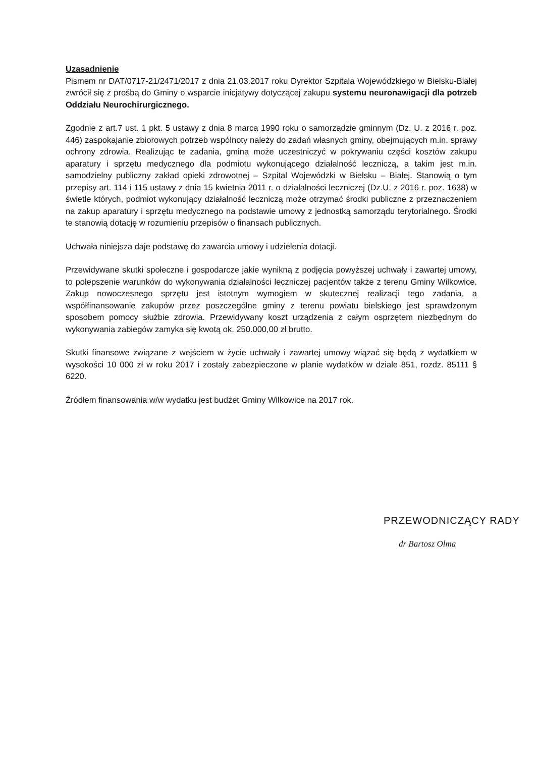Uzasadnienie
Pismem nr DAT/0717-21/2471/2017 z dnia 21.03.2017 roku Dyrektor Szpitala Wojewódzkiego w Bielsku-Białej zwrócił się z prośbą do Gminy o wsparcie inicjatywy dotyczącej zakupu systemu neuronawigacji dla potrzeb Oddziału Neurochirurgicznego.
Zgodnie z art.7 ust. 1 pkt. 5 ustawy z dnia 8 marca 1990 roku o samorządzie gminnym (Dz. U. z 2016 r. poz. 446) zaspokajanie zbiorowych potrzeb wspólnoty należy do zadań własnych gminy, obejmujących m.in. sprawy ochrony zdrowia. Realizując te zadania, gmina może uczestniczyć w pokrywaniu części kosztów zakupu aparatury i sprzętu medycznego dla podmiotu wykonującego działalność leczniczą, a takim jest m.in. samodzielny publiczny zakład opieki zdrowotnej – Szpital Wojewódzki w Bielsku – Białej. Stanowią o tym przepisy art. 114 i 115 ustawy z dnia 15 kwietnia 2011 r. o działalności leczniczej (Dz.U. z 2016 r. poz. 1638) w świetle których, podmiot wykonujący działalność leczniczą może otrzymać środki publiczne z przeznaczeniem na zakup aparatury i sprzętu medycznego na podstawie umowy z jednostką samorządu terytorialnego. Środki te stanowią dotację w rozumieniu przepisów o finansach publicznych.
Uchwała niniejsza daje podstawę do zawarcia umowy i udzielenia dotacji.
Przewidywane skutki społeczne i gospodarcze jakie wynikną z podjęcia powyższej uchwały i zawartej umowy, to polepszenie warunków do wykonywania działalności leczniczej pacjentów także z terenu Gminy Wilkowice. Zakup nowoczesnego sprzętu jest istotnym wymogiem w skutecznej realizacji tego zadania, a współfinansowanie zakupów przez poszczególne gminy z terenu powiatu bielskiego jest sprawdzonym sposobem pomocy służbie zdrowia. Przewidywany koszt urządzenia z całym osprzętem niezbędnym do wykonywania zabiegów zamyka się kwotą ok. 250.000,00 zł brutto.
Skutki finansowe związane z wejściem w życie uchwały i zawartej umowy wiązać się będą z wydatkiem w wysokości 10 000 zł w roku 2017 i zostały zabezpieczone w planie wydatków w dziale 851, rozdz. 85111 § 6220.
Źródłem finansowania w/w wydatku jest budżet Gminy Wilkowice na 2017 rok.
PRZEWODNICZĄCY RADY
dr Bartosz Olma